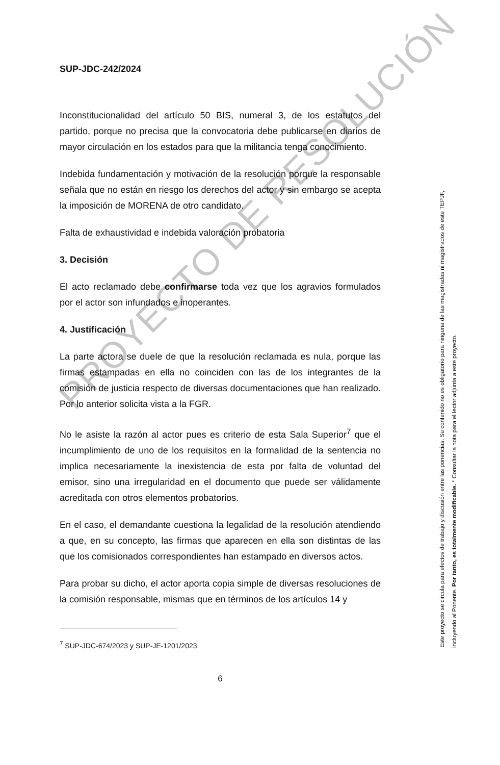SUP-JDC-242/2024
Inconstitucionalidad del artículo 50 BIS, numeral 3, de los estatutos del partido, porque no precisa que la convocatoria debe publicarse en diarios de mayor circulación en los estados para que la militancia tenga conocimiento.
Indebida fundamentación y motivación de la resolución porque la responsable señala que no están en riesgo los derechos del actor y sin embargo se acepta la imposición de MORENA de otro candidato.
Falta de exhaustividad e indebida valoración probatoria
3. Decisión
El acto reclamado debe confirmarse toda vez que los agravios formulados por el actor son infundados e inoperantes.
4. Justificación
La parte actora se duele de que la resolución reclamada es nula, porque las firmas estampadas en ella no coinciden con las de los integrantes de la comisión de justicia respecto de diversas documentaciones que han realizado. Por lo anterior solicita vista a la FGR.
No le asiste la razón al actor pues es criterio de esta Sala Superior<sup>7</sup> que el incumplimiento de uno de los requisitos en la formalidad de la sentencia no implica necesariamente la inexistencia de esta por falta de voluntad del emisor, sino una irregularidad en el documento que puede ser válidamente acreditada con otros elementos probatorios.
En el caso, el demandante cuestiona la legalidad de la resolución atendiendo a que, en su concepto, las firmas que aparecen en ella son distintas de las que los comisionados correspondientes han estampado en diversos actos.
Para probar su dicho, el actor aporta copia simple de diversas resoluciones de la comisión responsable, mismas que en términos de los artículos 14 y
<sup>7</sup> SUP-JDC-674/2023 y SUP-JE-1201/2023
6
Este proyecto se circula para efectos de trabajo y discusión entre las ponencias. Su contenido no es obligatorio para ninguna de las magistradas ni magistrados de este TEPJF, incluyendo al Ponente. Por tanto, es totalmente modificable. * Consultar la nota para el lector adjunta a este proyecto.
PROYECTO DE RESOLUCIÓN